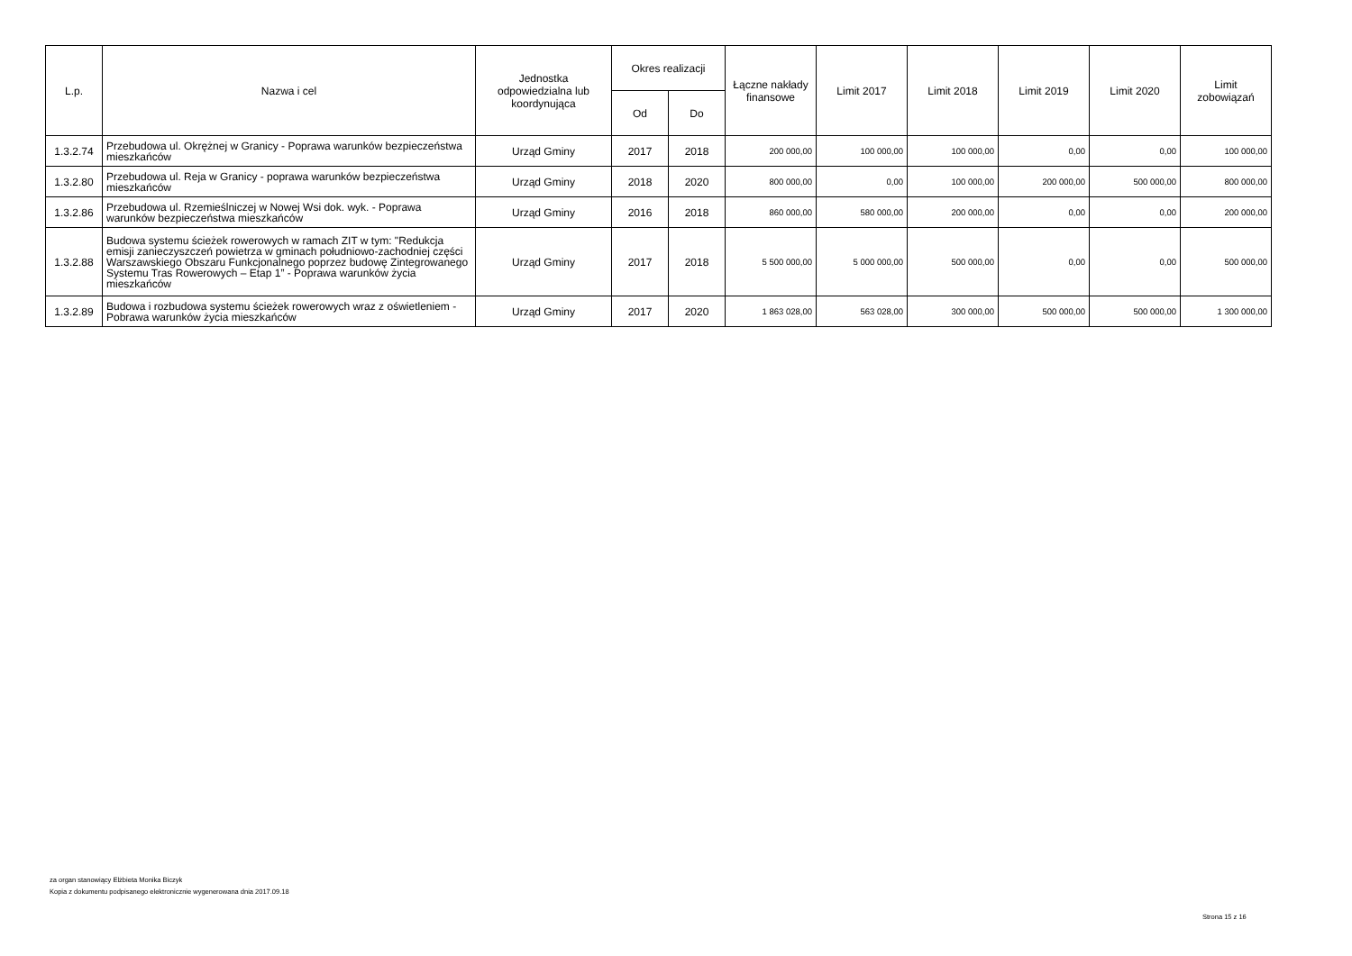| L.p. | Nazwa i cel | Jednostka odpowiedzialna lub koordynująca | Okres realizacji | | Łączne nakłady finansowe | Limit 2017 | Limit 2018 | Limit 2019 | Limit 2020 | Limit zobowiązań |
| --- | --- | --- | --- | --- | --- | --- | --- | --- | --- | --- |
| | | | Od | Do | | | | | | |
| 1.3.2.74 | Przebudowa ul. Okrężnej w Granicy - Poprawa warunków bezpieczeństwa mieszkańców | Urząd Gminy | 2017 | 2018 | 200 000,00 | 100 000,00 | 100 000,00 | 0,00 | 0,00 | 100 000,00 |
| 1.3.2.80 | Przebudowa ul. Reja w Granicy - poprawa warunków bezpieczeństwa mieszkańców | Urząd Gminy | 2018 | 2020 | 800 000,00 | 0,00 | 100 000,00 | 200 000,00 | 500 000,00 | 800 000,00 |
| 1.3.2.86 | Przebudowa ul. Rzemieślniczej w Nowej Wsi dok. wyk. - Poprawa warunków bezpieczeństwa mieszkańców | Urząd Gminy | 2016 | 2018 | 860 000,00 | 580 000,00 | 200 000,00 | 0,00 | 0,00 | 200 000,00 |
| 1.3.2.88 | Budowa systemu ścieżek rowerowych w ramach ZIT w tym: "Redukcja emisji zanieczyszczeń powietrza w gminach południowo-zachodniej części Warszawskiego Obszaru Funkcjonalnego poprzez budowę Zintegrowanego Systemu Tras Rowerowych – Etap 1” - Poprawa warunków życia mieszkańców | Urząd Gminy | 2017 | 2018 | 5 500 000,00 | 5 000 000,00 | 500 000,00 | 0,00 | 0,00 | 500 000,00 |
| 1.3.2.89 | Budowa i rozbudowa systemu ścieżek rowerowych wraz z oświetleniem - Pobrawa warunków życia mieszkańców | Urząd Gminy | 2017 | 2020 | 1 863 028,00 | 563 028,00 | 300 000,00 | 500 000,00 | 500 000,00 | 1 300 000,00 |
za organ stanowiący Elżbieta Monika Biczyk
Kopia z dokumentu podpisanego elektronicznie wygenerowana dnia 2017.09.18
Strona 15 z 16